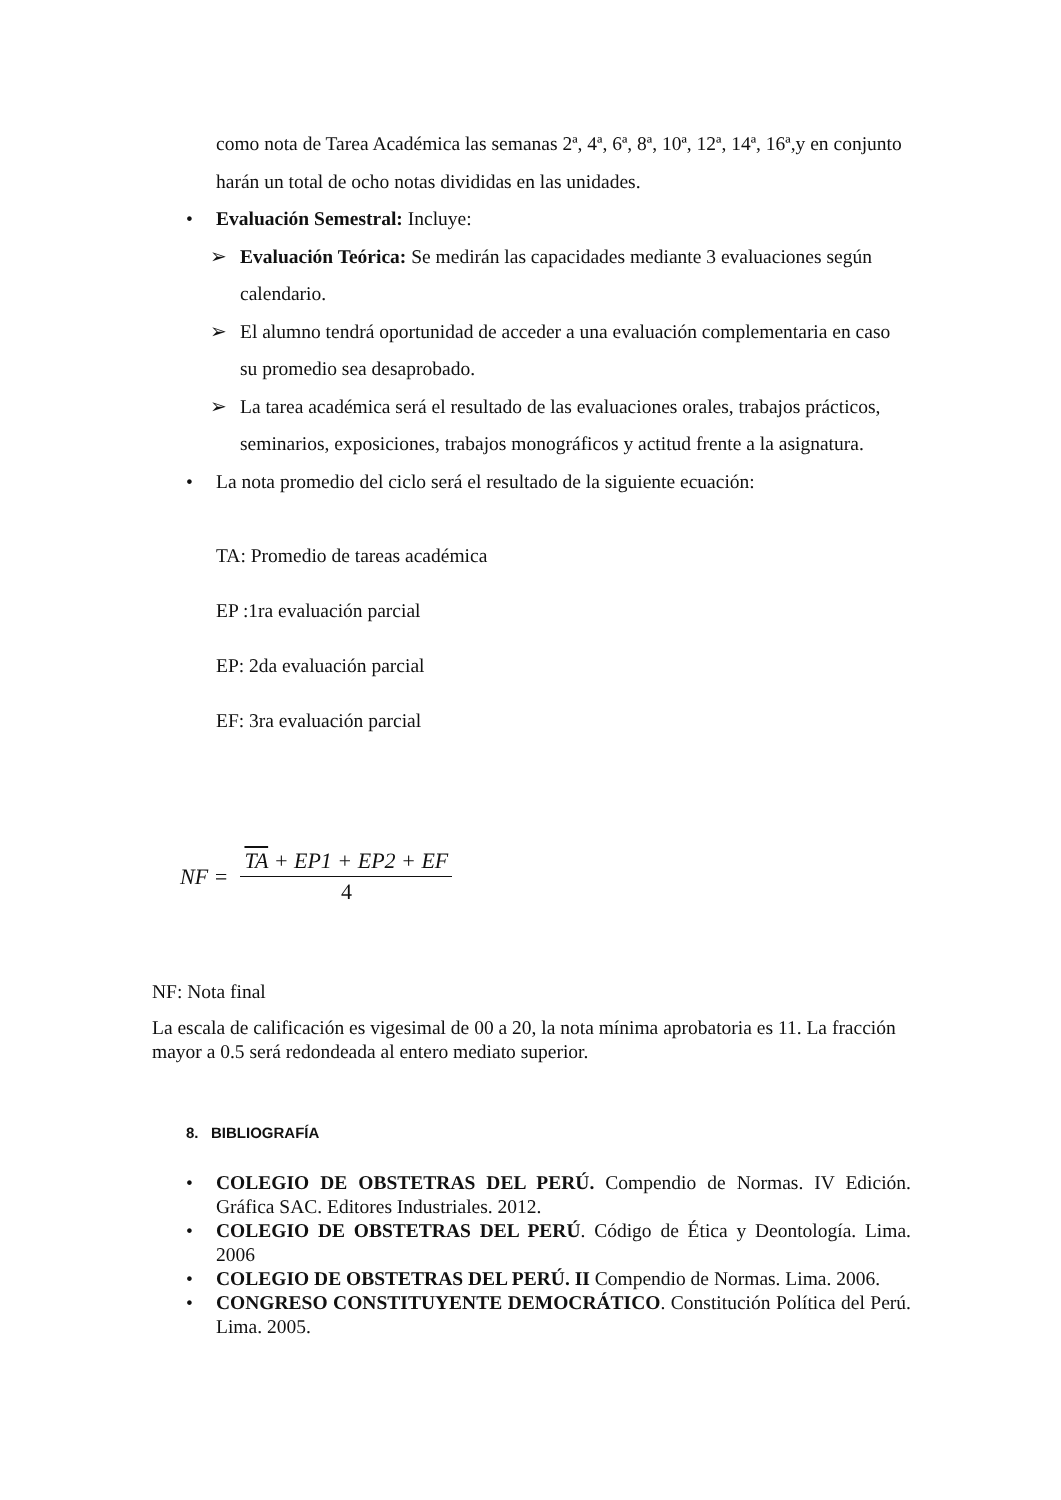como nota de Tarea Académica las semanas 2ª, 4ª, 6ª, 8ª, 10ª, 12ª, 14ª, 16ª,y en conjunto harán un total de ocho notas divididas en las unidades.
• Evaluación Semestral: Incluye:
➢ Evaluación Teórica: Se medirán las capacidades mediante 3 evaluaciones según calendario.
➢ El alumno tendrá oportunidad de acceder a una evaluación complementaria en caso su promedio sea desaprobado.
➢ La tarea académica será el resultado de las evaluaciones orales, trabajos prácticos, seminarios, exposiciones, trabajos monográficos y actitud frente a la asignatura.
• La nota promedio del ciclo será el resultado de la siguiente ecuación:
TA: Promedio de tareas académica
EP :1ra evaluación parcial
EP: 2da evaluación parcial
EF: 3ra evaluación parcial
NF = TA + EP1 + EP2 + EF 4
NF: Nota final
La escala de calificación es vigesimal de 00 a 20, la nota mínima aprobatoria es 11. La fracción mayor a 0.5 será redondeada al entero mediato superior.
8. BIBLIOGRAFÍA
• COLEGIO DE OBSTETRAS DEL PERÚ. Compendio de Normas. IV Edición. Gráfica SAC. Editores Industriales. 2012.
• COLEGIO DE OBSTETRAS DEL PERÚ. Código de Ética y Deontología. Lima. 2006
• COLEGIO DE OBSTETRAS DEL PERÚ. II Compendio de Normas. Lima. 2006.
• CONGRESO CONSTITUYENTE DEMOCRÁTICO. Constitución Política del Perú. Lima. 2005.